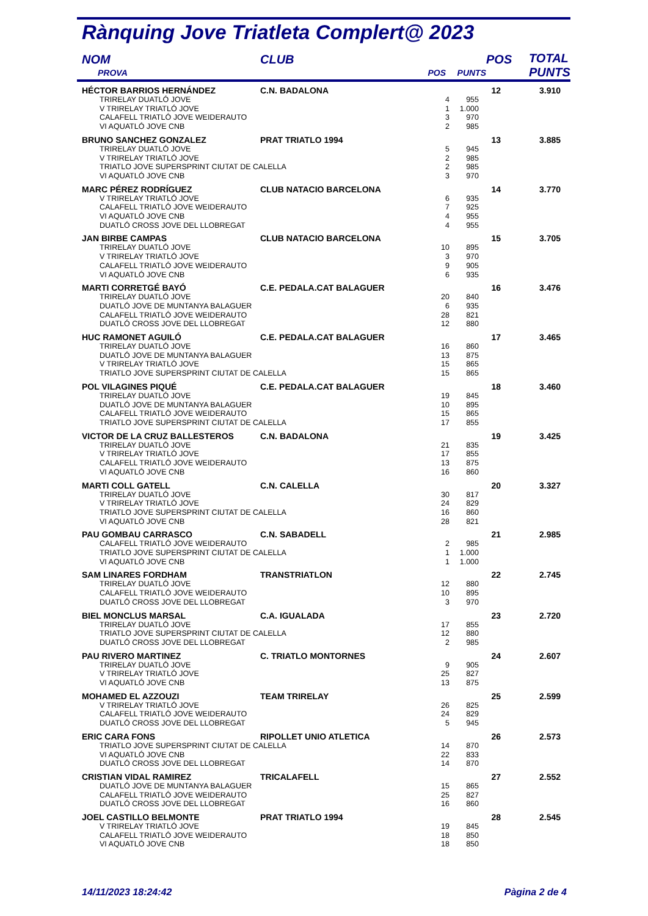Rànquing Jove Triatleta Complert@ 2023
| NOM | CLUB | | | POS | TOTAL PUNTS |
| --- | --- | --- | --- | --- | --- |
| PROVA | | POS | PUNTS | | |
| HÉCTOR BARRIOS HERNÁNDEZ | C.N. BADALONA | | | 12 | 3.910 |
| TRIRELAY DUATLÓ JOVE | | 4 | 955 | | |
| V TRIRELAY TRIATLÓ JOVE | | 1 | 1.000 | | |
| CALAFELL TRIATLÓ JOVE WEIDERAUTO | | 3 | 970 | | |
| VI AQUATLÓ JOVE CNB | | 2 | 985 | | |
| BRUNO SANCHEZ GONZALEZ | PRAT TRIATLO 1994 | | | 13 | 3.885 |
| TRIRELAY DUATLÓ JOVE | | 5 | 945 | | |
| V TRIRELAY TRIATLÓ JOVE | | 2 | 985 | | |
| TRIATLO JOVE SUPERSPRINT CIUTAT DE CALELLA | | 2 | 985 | | |
| VI AQUATLÓ JOVE CNB | | 3 | 970 | | |
| MARC PÉREZ RODRÍGUEZ | CLUB NATACIO BARCELONA | | | 14 | 3.770 |
| V TRIRELAY TRIATLÓ JOVE | | 6 | 935 | | |
| CALAFELL TRIATLÓ JOVE WEIDERAUTO | | 7 | 925 | | |
| VI AQUATLÓ JOVE CNB | | 4 | 955 | | |
| DUATLÓ CROSS JOVE DEL LLOBREGAT | | 4 | 955 | | |
| JAN BIRBE CAMPAS | CLUB NATACIO BARCELONA | | | 15 | 3.705 |
| TRIRELAY DUATLÓ JOVE | | 10 | 895 | | |
| V TRIRELAY TRIATLÓ JOVE | | 3 | 970 | | |
| CALAFELL TRIATLÓ JOVE WEIDERAUTO | | 9 | 905 | | |
| VI AQUATLÓ JOVE CNB | | 6 | 935 | | |
| MARTI CORRETGÉ BAYÓ | C.E. PEDALA.CAT BALAGUER | | | 16 | 3.476 |
| TRIRELAY DUATLÓ JOVE | | 20 | 840 | | |
| DUATLÓ JOVE DE MUNTANYA BALAGUER | | 6 | 935 | | |
| CALAFELL TRIATLÓ JOVE WEIDERAUTO | | 28 | 821 | | |
| DUATLÓ CROSS JOVE DEL LLOBREGAT | | 12 | 880 | | |
| HUC RAMONET AGUILÓ | C.E. PEDALA.CAT BALAGUER | | | 17 | 3.465 |
| TRIRELAY DUATLÓ JOVE | | 16 | 860 | | |
| DUATLÓ JOVE DE MUNTANYA BALAGUER | | 13 | 875 | | |
| V TRIRELAY TRIATLÓ JOVE | | 15 | 865 | | |
| TRIATLO JOVE SUPERSPRINT CIUTAT DE CALELLA | | 15 | 865 | | |
| POL VILAGINES PIQUÉ | C.E. PEDALA.CAT BALAGUER | | | 18 | 3.460 |
| TRIRELAY DUATLÓ JOVE | | 19 | 845 | | |
| DUATLÓ JOVE DE MUNTANYA BALAGUER | | 10 | 895 | | |
| CALAFELL TRIATLÓ JOVE WEIDERAUTO | | 15 | 865 | | |
| TRIATLO JOVE SUPERSPRINT CIUTAT DE CALELLA | | 17 | 855 | | |
| VICTOR DE LA CRUZ BALLESTEROS | C.N. BADALONA | | | 19 | 3.425 |
| TRIRELAY DUATLÓ JOVE | | 21 | 835 | | |
| V TRIRELAY TRIATLÓ JOVE | | 17 | 855 | | |
| CALAFELL TRIATLÓ JOVE WEIDERAUTO | | 13 | 875 | | |
| VI AQUATLÓ JOVE CNB | | 16 | 860 | | |
| MARTI COLL GATELL | C.N. CALELLA | | | 20 | 3.327 |
| TRIRELAY DUATLÓ JOVE | | 30 | 817 | | |
| V TRIRELAY TRIATLÓ JOVE | | 24 | 829 | | |
| TRIATLO JOVE SUPERSPRINT CIUTAT DE CALELLA | | 16 | 860 | | |
| VI AQUATLÓ JOVE CNB | | 28 | 821 | | |
| PAU GOMBAU CARRASCO | C.N. SABADELL | | | 21 | 2.985 |
| CALAFELL TRIATLÓ JOVE WEIDERAUTO | | 2 | 985 | | |
| TRIATLO JOVE SUPERSPRINT CIUTAT DE CALELLA | | 1 | 1.000 | | |
| VI AQUATLÓ JOVE CNB | | 1 | 1.000 | | |
| SAM LINARES FORDHAM | TRANSTRIATLON | | | 22 | 2.745 |
| TRIRELAY DUATLÓ JOVE | | 12 | 880 | | |
| CALAFELL TRIATLÓ JOVE WEIDERAUTO | | 10 | 895 | | |
| DUATLÓ CROSS JOVE DEL LLOBREGAT | | 3 | 970 | | |
| BIEL MONCLUS MARSAL | C.A. IGUALADA | | | 23 | 2.720 |
| TRIRELAY DUATLÓ JOVE | | 17 | 855 | | |
| TRIATLO JOVE SUPERSPRINT CIUTAT DE CALELLA | | 12 | 880 | | |
| DUATLÓ CROSS JOVE DEL LLOBREGAT | | 2 | 985 | | |
| PAU RIVERO MARTINEZ | C. TRIATLO MONTORNES | | | 24 | 2.607 |
| TRIRELAY DUATLÓ JOVE | | 9 | 905 | | |
| V TRIRELAY TRIATLÓ JOVE | | 25 | 827 | | |
| VI AQUATLÓ JOVE CNB | | 13 | 875 | | |
| MOHAMED EL AZZOUZI | TEAM TRIRELAY | | | 25 | 2.599 |
| V TRIRELAY TRIATLÓ JOVE | | 26 | 825 | | |
| CALAFELL TRIATLÓ JOVE WEIDERAUTO | | 24 | 829 | | |
| DUATLÓ CROSS JOVE DEL LLOBREGAT | | 5 | 945 | | |
| ERIC CARA FONS | RIPOLLET UNIO ATLETICA | | | 26 | 2.573 |
| TRIATLO JOVE SUPERSPRINT CIUTAT DE CALELLA | | 14 | 870 | | |
| VI AQUATLÓ JOVE CNB | | 22 | 833 | | |
| DUATLÓ CROSS JOVE DEL LLOBREGAT | | 14 | 870 | | |
| CRISTIAN VIDAL RAMIREZ | TRICALAFELL | | | 27 | 2.552 |
| DUATLÓ JOVE DE MUNTANYA BALAGUER | | 15 | 865 | | |
| CALAFELL TRIATLÓ JOVE WEIDERAUTO | | 25 | 827 | | |
| DUATLÓ CROSS JOVE DEL LLOBREGAT | | 16 | 860 | | |
| JOEL CASTILLO BELMONTE | PRAT TRIATLO 1994 | | | 28 | 2.545 |
| V TRIRELAY TRIATLÓ JOVE | | 19 | 845 | | |
| CALAFELL TRIATLÓ JOVE WEIDERAUTO | | 18 | 850 | | |
| VI AQUATLÓ JOVE CNB | | 18 | 850 | | |
14/11/2023 18:24:42 Pàgina 2 de 4